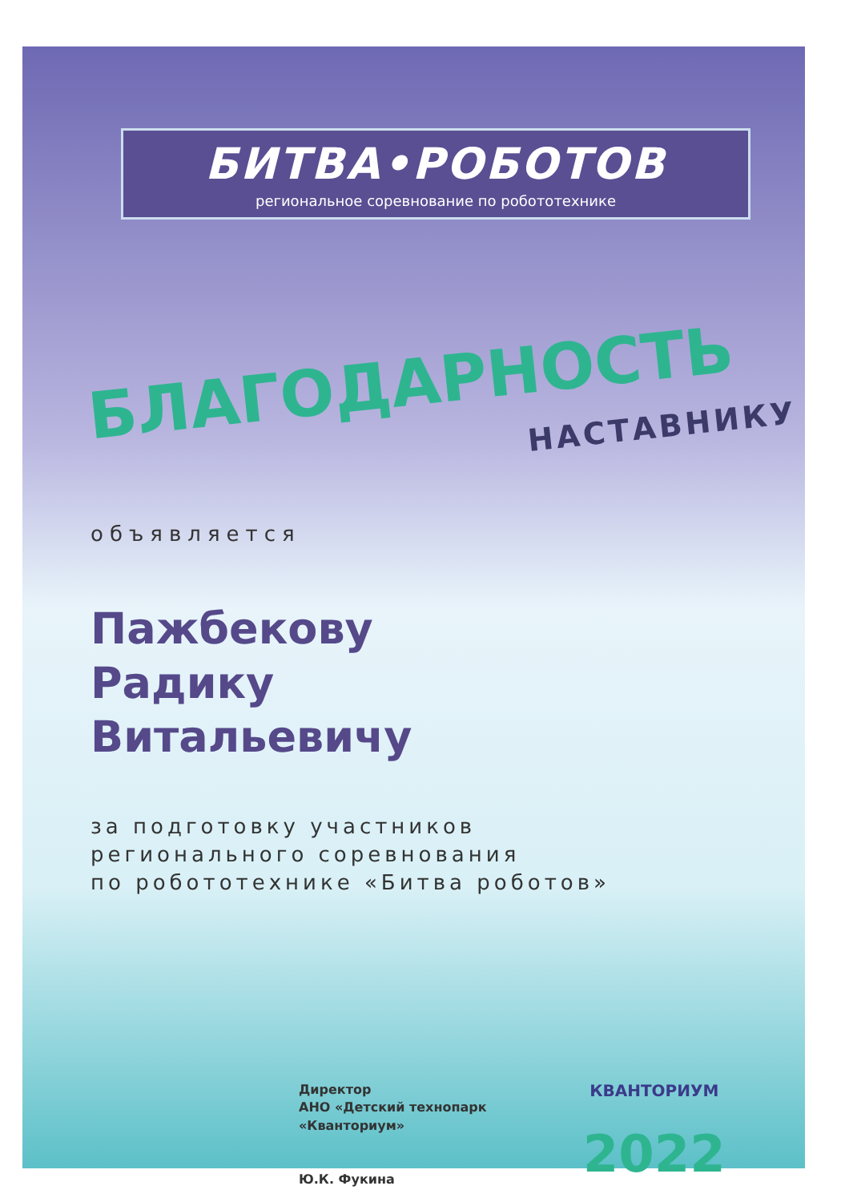БИТВА•РОБОТОВ
региональное соревнование по робототехнике
БЛАГОДАРНОСТЬ
НАСТАВНИКУ
объявляется
Пажбекову
Радику
Витальевичу
за подготовку участников
регионального соревнования
по робототехнике «Битва роботов»
Директор
АНО «Детский технопарк
«Кванториум»
Ю.К. Фукина
КВАНТОРИУМ
2022